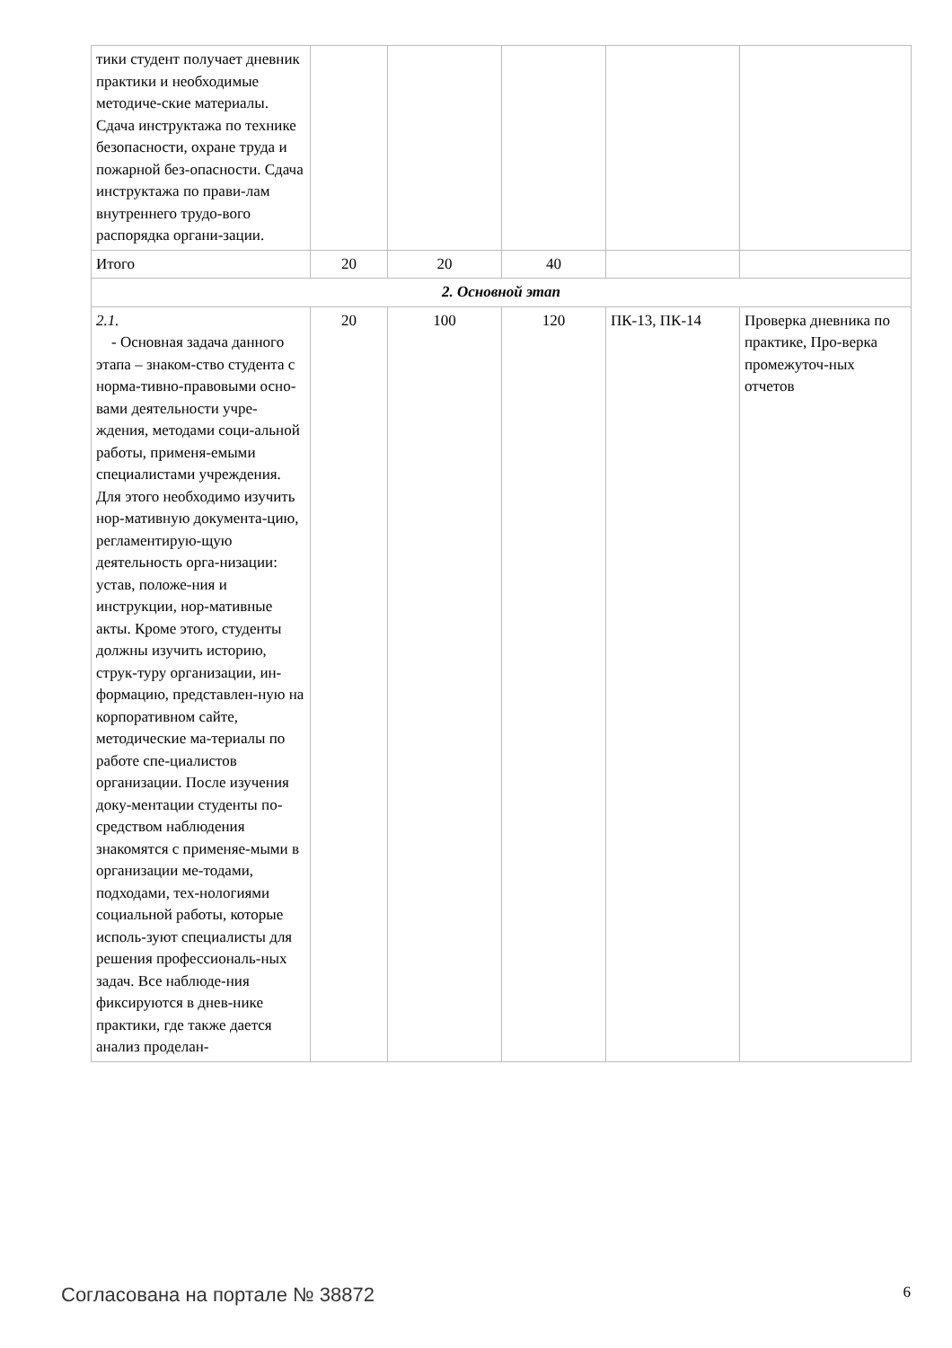| тики студент получает дневник практики и необходимые методиче-ские материалы. Сдача инструктажа по технике безопасности, охране труда и пожарной без-опасности. Сдача инструктажа по прави-лам внутреннего трудо-вого распорядка органи-зации. | | | | | |
| Итого | 20 | 20 | 40 | | |
| 2. Основной этап | | | | | |
| 2.1. - Основная задача данного этапа – знаком-ство студента с норма-тивно-правовыми осно-вами деятельности учре-ждения, методами соци-альной работы, применя-емыми специалистами учреждения. Для этого необходимо изучить нор-мативную документа-цию, регламентирую-щую деятельность орга-низации: устав, положе-ния и инструкции, нор-мативные акты. Кроме этого, студенты должны изучить историю, струк-туру организации, ин-формацию, представлен-ную на корпоративном сайте, методические ма-териалы по работе спе-циалистов организации. После изучения доку-ментации студенты по-средством наблюдения знакомятся с применяе-мыми в организации ме-тодами, подходами, тех-нологиями социальной работы, которые исполь-зуют специалисты для решения профессиональ-ных задач. Все наблюде-ния фиксируются в днев-нике практики, где также дается анализ проделан- | 20 | 100 | 120 | ПК-13, ПК-14 | Проверка дневника по практике, Про-верка промежуточ-ных отчетов |
Согласована на портале № 38872 6